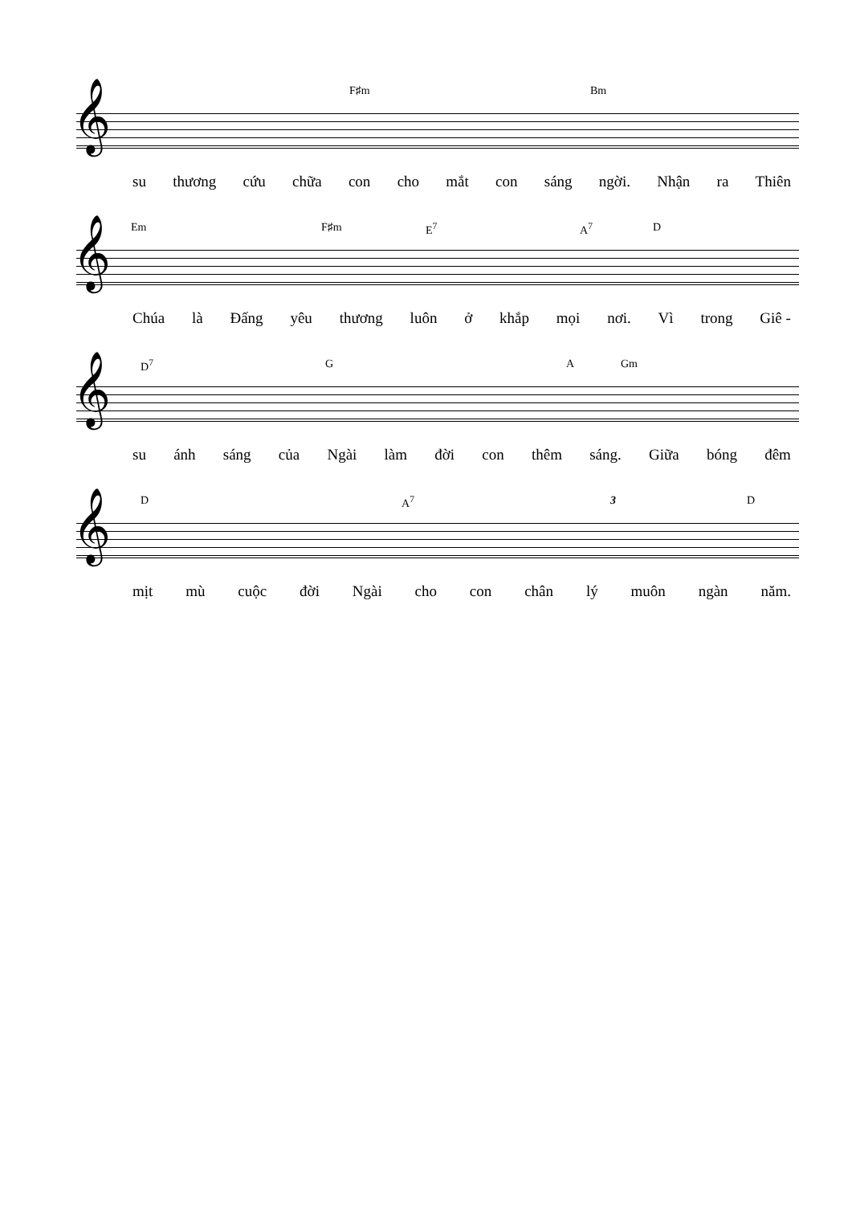F♯m Bm
𝄞
su thương cứu chữa con cho mắt con sáng ngời. Nhận ra Thiên
Em F♯m E<sup>7</sup> A<sup>7</sup> D
𝄞
Chúa là Đấng yêu thương luôn ở khắp mọi nơi. Vì trong Giê -
D<sup>7</sup> G A Gm
𝄞
su ánh sáng của Ngài làm đời con thêm sáng. Giữa bóng đêm
D A<sup>7</sup> 3 D
𝄞
mịt mù cuộc đời Ngài cho con chân lý muôn ngàn năm.